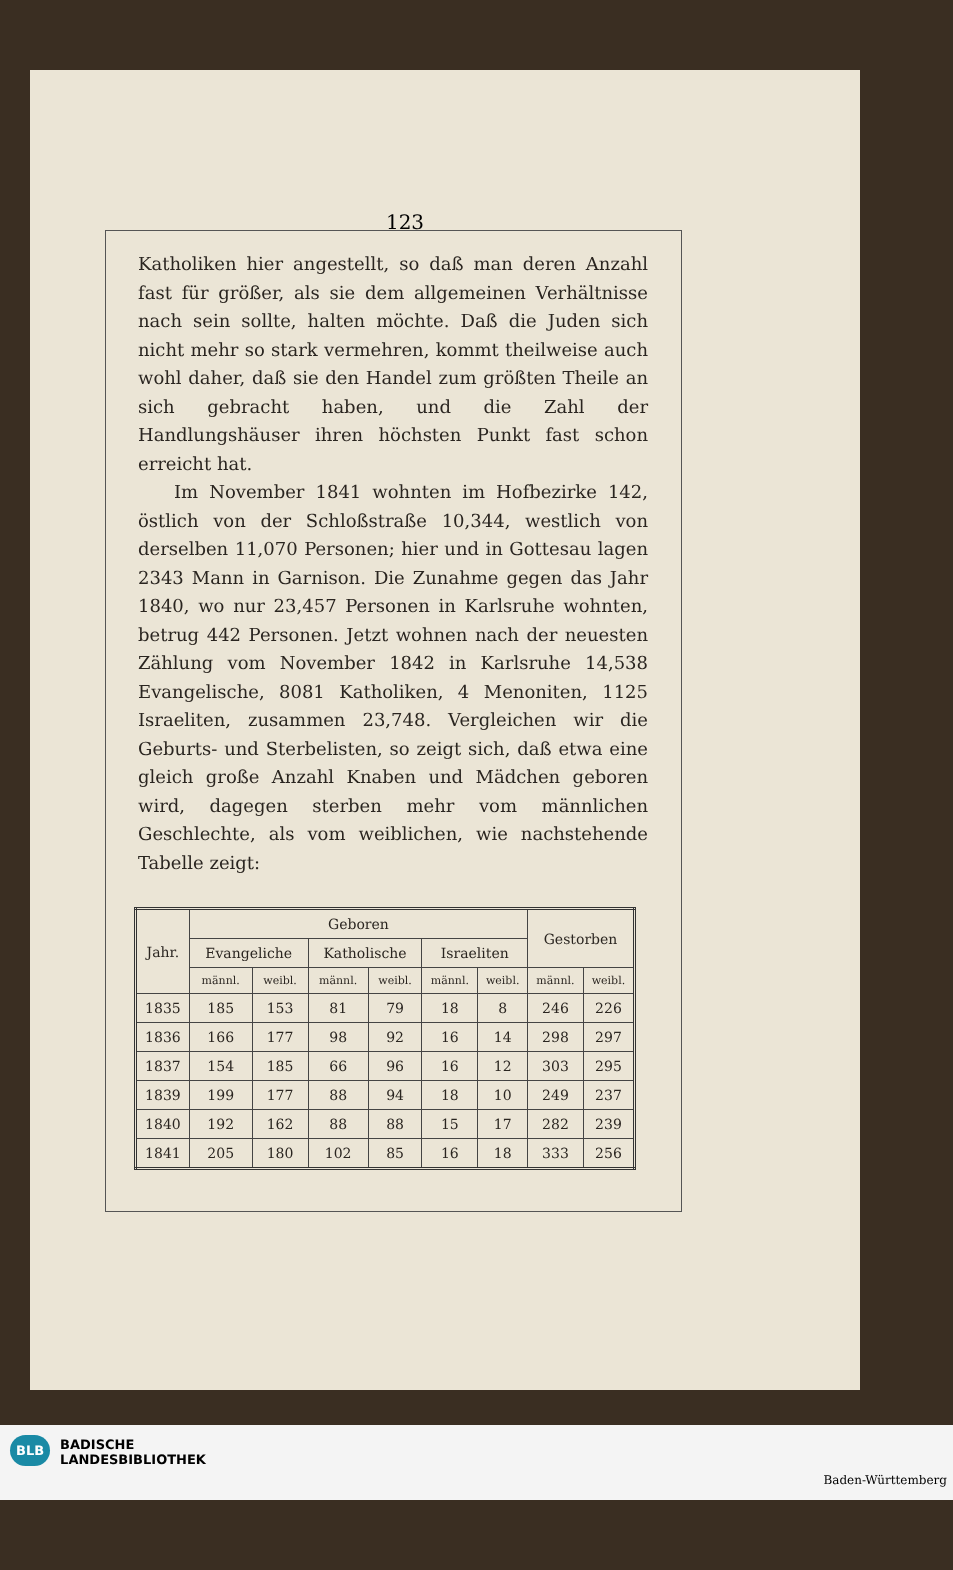123
Katholiken hier angestellt, so daß man deren Anzahl fast für größer, als sie dem allgemeinen Verhältnisse nach sein sollte, halten möchte. Daß die Juden sich nicht mehr so stark vermehren, kommt theilweise auch wohl daher, daß sie den Handel zum größten Theile an sich gebracht haben, und die Zahl der Handlungshäuser ihren höchsten Punkt fast schon erreicht hat.
Im November 1841 wohnten im Hofbezirke 142, östlich von der Schloßstraße 10,344, westlich von derselben 11,070 Personen; hier und in Gottesau lagen 2343 Mann in Garnison. Die Zunahme gegen das Jahr 1840, wo nur 23,457 Personen in Karlsruhe wohnten, betrug 442 Personen. Jetzt wohnen nach der neuesten Zählung vom November 1842 in Karlsruhe 14,538 Evangelische, 8081 Katholiken, 4 Menoniten, 1125 Israeliten, zusammen 23,748. Vergleichen wir die Geburts- und Sterbelisten, so zeigt sich, daß etwa eine gleich große Anzahl Knaben und Mädchen geboren wird, dagegen sterben mehr vom männlichen Geschlechte, als vom weiblichen, wie nachstehende Tabelle zeigt:
| Jahr. | Geboren | | | | | | Gestorben | |
| --- | --- | --- | --- | --- | --- | --- | --- | --- |
| | Evangeliche | | Katholische | | Israeliten | | | |
| | männl. | weibl. | männl. | weibl. | männl. | weibl. | männl. | weibl. |
| 1835 | 185 | 153 | 81 | 79 | 18 | 8 | 246 | 226 |
| 1836 | 166 | 177 | 98 | 92 | 16 | 14 | 298 | 297 |
| 1837 | 154 | 185 | 66 | 96 | 16 | 12 | 303 | 295 |
| 1839 | 199 | 177 | 88 | 94 | 18 | 10 | 249 | 237 |
| 1840 | 192 | 162 | 88 | 88 | 15 | 17 | 282 | 239 |
| 1841 | 205 | 180 | 102 | 85 | 16 | 18 | 333 | 256 |
BLB BADISCHE
LANDESBIBLIOTHEK
Baden-Württemberg